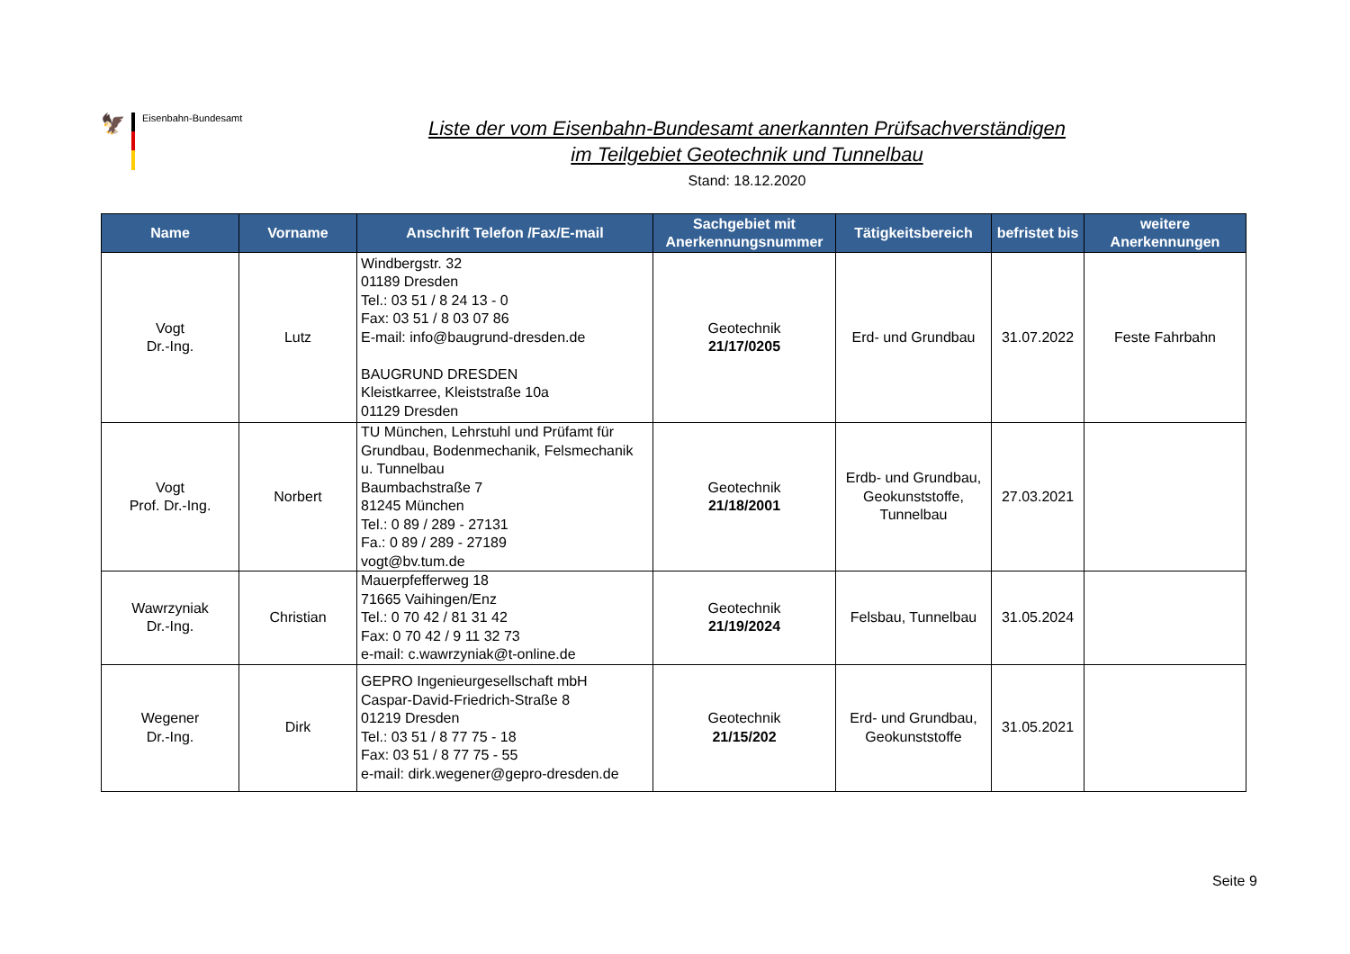🦅
Eisenbahn-Bundesamt
Liste der vom Eisenbahn-Bundesamt anerkannten Prüfsachverständigen
im Teilgebiet Geotechnik und Tunnelbau
Stand: 18.12.2020
| Name | Vorname | Anschrift Telefon /Fax/E-mail | Sachgebiet mit Anerkennungsnummer | Tätigkeitsbereich | befristet bis | weitere Anerkennungen |
| --- | --- | --- | --- | --- | --- | --- |
| Vogt Dr.-Ing. | Lutz | Windbergstr. 32 01189 Dresden Tel.: 03 51 / 8 24 13 - 0 Fax: 03 51 / 8 03 07 86 E-mail: info@baugrund-dresden.de BAUGRUND DRESDEN Kleistkarree, Kleiststraße 10a 01129 Dresden | Geotechnik 21/17/0205 | Erd- und Grundbau | 31.07.2022 | Feste Fahrbahn |
| Vogt Prof. Dr.-Ing. | Norbert | TU München, Lehrstuhl und Prüfamt für Grundbau, Bodenmechanik, Felsmechanik u. Tunnelbau Baumbachstraße 7 81245 München Tel.: 0 89 / 289 - 27131 Fa.: 0 89 / 289 - 27189 vogt@bv.tum.de | Geotechnik 21/18/2001 | Erdb- und Grundbau, Geokunststoffe, Tunnelbau | 27.03.2021 | |
| Wawrzyniak Dr.-Ing. | Christian | Mauerpfefferweg 18 71665 Vaihingen/Enz Tel.: 0 70 42 / 81 31 42 Fax: 0 70 42 / 9 11 32 73 e-mail: c.wawrzyniak@t-online.de | Geotechnik 21/19/2024 | Felsbau, Tunnelbau | 31.05.2024 | |
| Wegener Dr.-Ing. | Dirk | GEPRO Ingenieurgesellschaft mbH Caspar-David-Friedrich-Straße 8 01219 Dresden Tel.: 03 51 / 8 77 75 - 18 Fax: 03 51 / 8 77 75 - 55 e-mail: dirk.wegener@gepro-dresden.de | Geotechnik 21/15/202 | Erd- und Grundbau, Geokunststoffe | 31.05.2021 | |
Seite 9